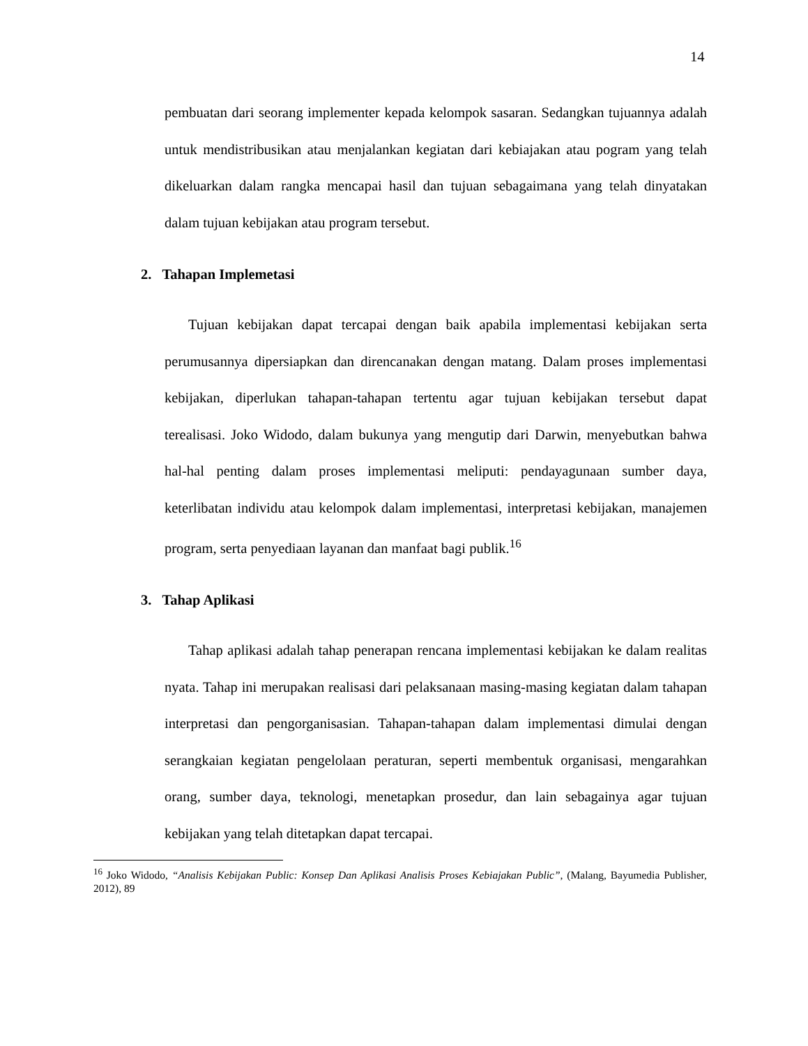14
pembuatan dari seorang implementer kepada kelompok sasaran. Sedangkan tujuannya adalah untuk mendistribusikan atau menjalankan kegiatan dari kebiajakan atau pogram yang telah dikeluarkan dalam rangka mencapai hasil dan tujuan sebagaimana yang telah dinyatakan dalam tujuan kebijakan atau program tersebut.
2. Tahapan Implemetasi
Tujuan kebijakan dapat tercapai dengan baik apabila implementasi kebijakan serta perumusannya dipersiapkan dan direncanakan dengan matang. Dalam proses implementasi kebijakan, diperlukan tahapan-tahapan tertentu agar tujuan kebijakan tersebut dapat terealisasi. Joko Widodo, dalam bukunya yang mengutip dari Darwin, menyebutkan bahwa hal-hal penting dalam proses implementasi meliputi: pendayagunaan sumber daya, keterlibatan individu atau kelompok dalam implementasi, interpretasi kebijakan, manajemen program, serta penyediaan layanan dan manfaat bagi publik.<sup>16</sup>
3. Tahap Aplikasi
Tahap aplikasi adalah tahap penerapan rencana implementasi kebijakan ke dalam realitas nyata. Tahap ini merupakan realisasi dari pelaksanaan masing-masing kegiatan dalam tahapan interpretasi dan pengorganisasian. Tahapan-tahapan dalam implementasi dimulai dengan serangkaian kegiatan pengelolaan peraturan, seperti membentuk organisasi, mengarahkan orang, sumber daya, teknologi, menetapkan prosedur, dan lain sebagainya agar tujuan kebijakan yang telah ditetapkan dapat tercapai.
<sup>16</sup> Joko Widodo, “Analisis Kebijakan Public: Konsep Dan Aplikasi Analisis Proses Kebiajakan Public”, (Malang, Bayumedia Publisher, 2012), 89